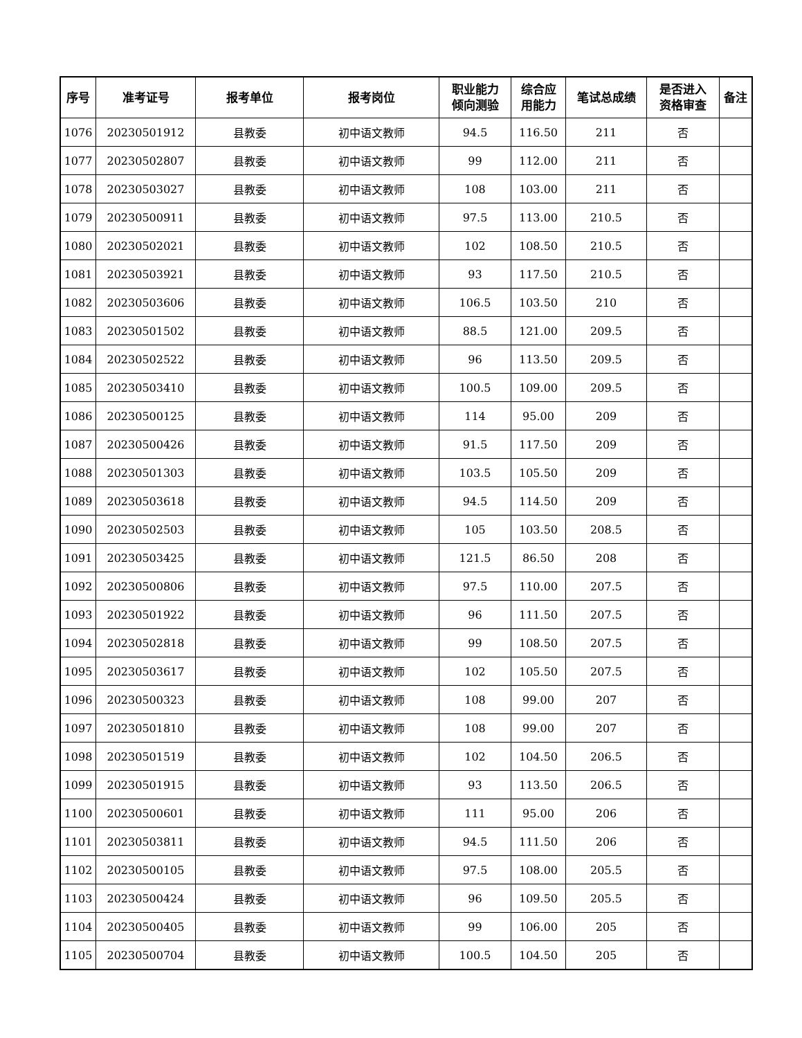| 序号 | 准考证号 | 报考单位 | 报考岗位 | 职业能力 倾向测验 | 综合应 用能力 | 笔试总成绩 | 是否进入 资格审查 | 备注 |
| --- | --- | --- | --- | --- | --- | --- | --- | --- |
| 1076 | 20230501912 | 县教委 | 初中语文教师 | 94.5 | 116.50 | 211 | 否 | |
| 1077 | 20230502807 | 县教委 | 初中语文教师 | 99 | 112.00 | 211 | 否 | |
| 1078 | 20230503027 | 县教委 | 初中语文教师 | 108 | 103.00 | 211 | 否 | |
| 1079 | 20230500911 | 县教委 | 初中语文教师 | 97.5 | 113.00 | 210.5 | 否 | |
| 1080 | 20230502021 | 县教委 | 初中语文教师 | 102 | 108.50 | 210.5 | 否 | |
| 1081 | 20230503921 | 县教委 | 初中语文教师 | 93 | 117.50 | 210.5 | 否 | |
| 1082 | 20230503606 | 县教委 | 初中语文教师 | 106.5 | 103.50 | 210 | 否 | |
| 1083 | 20230501502 | 县教委 | 初中语文教师 | 88.5 | 121.00 | 209.5 | 否 | |
| 1084 | 20230502522 | 县教委 | 初中语文教师 | 96 | 113.50 | 209.5 | 否 | |
| 1085 | 20230503410 | 县教委 | 初中语文教师 | 100.5 | 109.00 | 209.5 | 否 | |
| 1086 | 20230500125 | 县教委 | 初中语文教师 | 114 | 95.00 | 209 | 否 | |
| 1087 | 20230500426 | 县教委 | 初中语文教师 | 91.5 | 117.50 | 209 | 否 | |
| 1088 | 20230501303 | 县教委 | 初中语文教师 | 103.5 | 105.50 | 209 | 否 | |
| 1089 | 20230503618 | 县教委 | 初中语文教师 | 94.5 | 114.50 | 209 | 否 | |
| 1090 | 20230502503 | 县教委 | 初中语文教师 | 105 | 103.50 | 208.5 | 否 | |
| 1091 | 20230503425 | 县教委 | 初中语文教师 | 121.5 | 86.50 | 208 | 否 | |
| 1092 | 20230500806 | 县教委 | 初中语文教师 | 97.5 | 110.00 | 207.5 | 否 | |
| 1093 | 20230501922 | 县教委 | 初中语文教师 | 96 | 111.50 | 207.5 | 否 | |
| 1094 | 20230502818 | 县教委 | 初中语文教师 | 99 | 108.50 | 207.5 | 否 | |
| 1095 | 20230503617 | 县教委 | 初中语文教师 | 102 | 105.50 | 207.5 | 否 | |
| 1096 | 20230500323 | 县教委 | 初中语文教师 | 108 | 99.00 | 207 | 否 | |
| 1097 | 20230501810 | 县教委 | 初中语文教师 | 108 | 99.00 | 207 | 否 | |
| 1098 | 20230501519 | 县教委 | 初中语文教师 | 102 | 104.50 | 206.5 | 否 | |
| 1099 | 20230501915 | 县教委 | 初中语文教师 | 93 | 113.50 | 206.5 | 否 | |
| 1100 | 20230500601 | 县教委 | 初中语文教师 | 111 | 95.00 | 206 | 否 | |
| 1101 | 20230503811 | 县教委 | 初中语文教师 | 94.5 | 111.50 | 206 | 否 | |
| 1102 | 20230500105 | 县教委 | 初中语文教师 | 97.5 | 108.00 | 205.5 | 否 | |
| 1103 | 20230500424 | 县教委 | 初中语文教师 | 96 | 109.50 | 205.5 | 否 | |
| 1104 | 20230500405 | 县教委 | 初中语文教师 | 99 | 106.00 | 205 | 否 | |
| 1105 | 20230500704 | 县教委 | 初中语文教师 | 100.5 | 104.50 | 205 | 否 | |